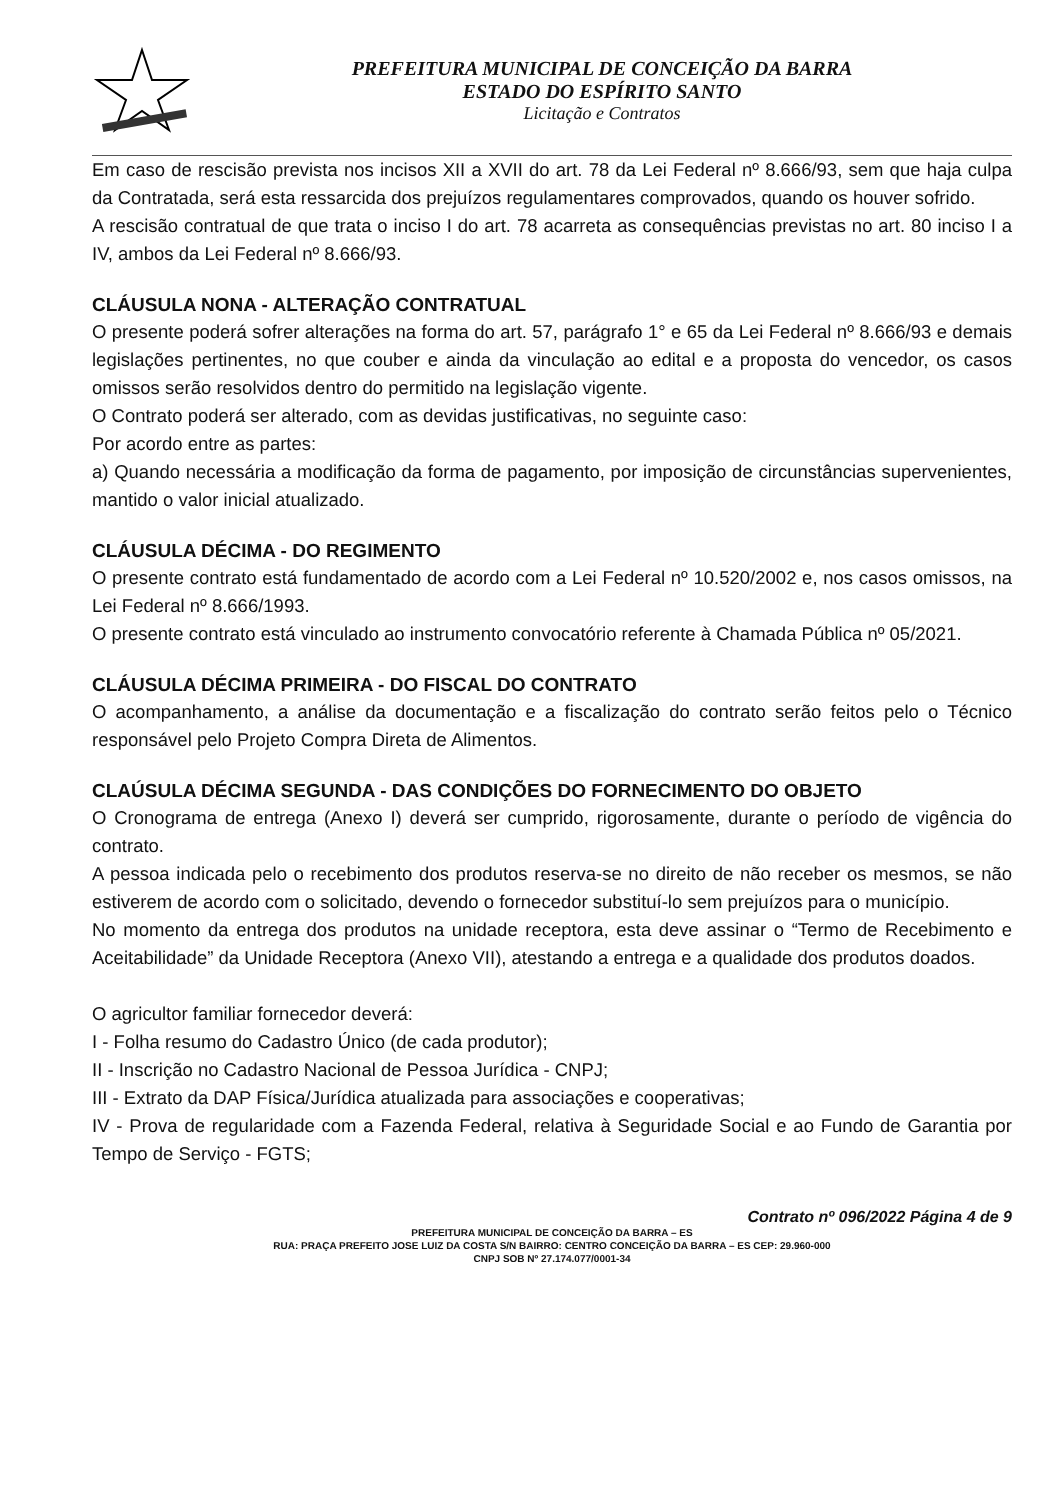PREFEITURA MUNICIPAL DE CONCEIÇÃO DA BARRA
ESTADO DO ESPÍRITO SANTO
Licitação e Contratos
Em caso de rescisão prevista nos incisos XII a XVII do art. 78 da Lei Federal nº 8.666/93, sem que haja culpa da Contratada, será esta ressarcida dos prejuízos regulamentares comprovados, quando os houver sofrido.
A rescisão contratual de que trata o inciso I do art. 78 acarreta as consequências previstas no art. 80 inciso I a IV, ambos da Lei Federal nº 8.666/93.
CLÁUSULA NONA - ALTERAÇÃO CONTRATUAL
O presente poderá sofrer alterações na forma do art. 57, parágrafo 1° e 65 da Lei Federal nº 8.666/93 e demais legislações pertinentes, no que couber e ainda da vinculação ao edital e a proposta do vencedor, os casos omissos serão resolvidos dentro do permitido na legislação vigente.
O Contrato poderá ser alterado, com as devidas justificativas, no seguinte caso:
Por acordo entre as partes:
a) Quando necessária a modificação da forma de pagamento, por imposição de circunstâncias supervenientes, mantido o valor inicial atualizado.
CLÁUSULA DÉCIMA - DO REGIMENTO
O presente contrato está fundamentado de acordo com a Lei Federal nº 10.520/2002 e, nos casos omissos, na Lei Federal nº 8.666/1993.
O presente contrato está vinculado ao instrumento convocatório referente à Chamada Pública nº 05/2021.
CLÁUSULA DÉCIMA PRIMEIRA - DO FISCAL DO CONTRATO
O acompanhamento, a análise da documentação e a fiscalização do contrato serão feitos pelo o Técnico responsável pelo Projeto Compra Direta de Alimentos.
CLAÚSULA DÉCIMA SEGUNDA - DAS CONDIÇÕES DO FORNECIMENTO DO OBJETO
O Cronograma de entrega (Anexo I) deverá ser cumprido, rigorosamente, durante o período de vigência do contrato.
A pessoa indicada pelo o recebimento dos produtos reserva-se no direito de não receber os mesmos, se não estiverem de acordo com o solicitado, devendo o fornecedor substituí-lo sem prejuízos para o município.
No momento da entrega dos produtos na unidade receptora, esta deve assinar o “Termo de Recebimento e Aceitabilidade” da Unidade Receptora (Anexo VII), atestando a entrega e a qualidade dos produtos doados.
O agricultor familiar fornecedor deverá:
I - Folha resumo do Cadastro Único (de cada produtor);
II - Inscrição no Cadastro Nacional de Pessoa Jurídica - CNPJ;
III - Extrato da DAP Física/Jurídica atualizada para associações e cooperativas;
IV - Prova de regularidade com a Fazenda Federal, relativa à Seguridade Social e ao Fundo de Garantia por Tempo de Serviço - FGTS;
Contrato nº 096/2022 Página 4 de 9
PREFEITURA MUNICIPAL DE CONCEIÇÃO DA BARRA – ES
RUA: PRAÇA PREFEITO JOSE LUIZ DA COSTA S/N BAIRRO: CENTRO CONCEIÇÃO DA BARRA – ES CEP: 29.960-000
CNPJ SOB Nº 27.174.077/0001-34